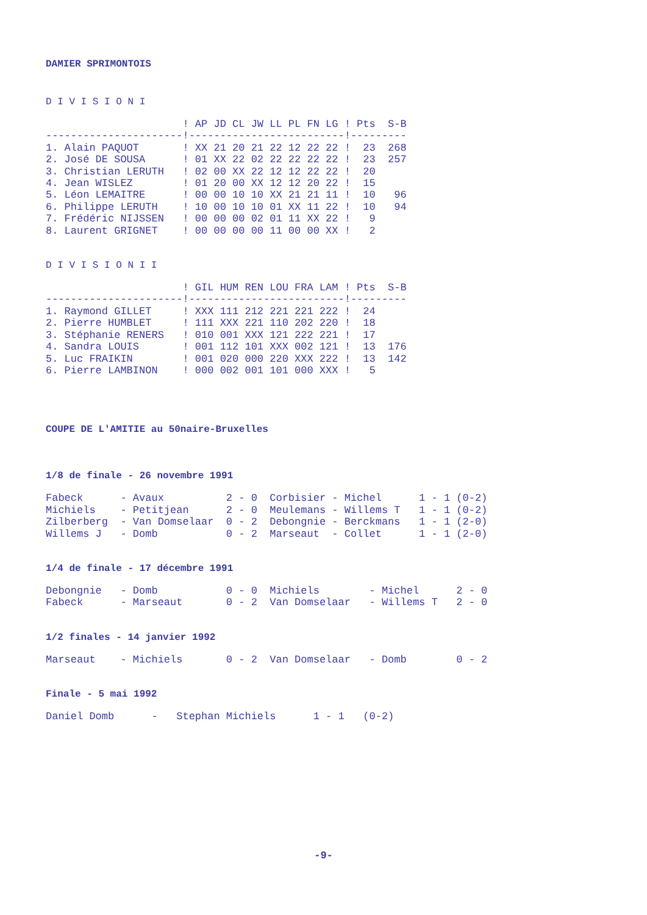DAMIER SPRIMONTOIS
D I V I S I O N I
| | ! AP JD CL JW LL PL FN LG | ! Pts S-B |
| --- | --- | --- |
| ---------------------- | !------------------------- | !--------- |
| 1. Alain PAQUOT | ! XX 21 20 21 22 12 22 22 | ! 23 268 |
| 2. José DE SOUSA | ! 01 XX 22 02 22 22 22 22 | ! 23 257 |
| 3. Christian LERUTH | ! 02 00 XX 22 12 12 22 22 | ! 20 |
| 4. Jean WISLEZ | ! 01 20 00 XX 12 12 20 22 | ! 15 |
| 5. Léon LEMAITRE | ! 00 00 10 10 XX 21 21 11 | ! 10 96 |
| 6. Philippe LERUTH | ! 10 00 10 10 01 XX 11 22 | ! 10 94 |
| 7. Frédéric NIJSSEN | ! 00 00 00 02 01 11 XX 22 | ! 9 |
| 8. Laurent GRIGNET | ! 00 00 00 00 11 00 00 XX | ! 2 |
D I V I S I O N I I
| | ! GIL HUM REN LOU FRA LAM | ! Pts S-B |
| --- | --- | --- |
| ---------------------- | !------------------------- | !--------- |
| 1. Raymond GILLET | ! XXX 111 212 221 221 222 | ! 24 |
| 2. Pierre HUMBLET | ! 111 XXX 221 110 202 220 | ! 18 |
| 3. Stéphanie RENERS | ! 010 001 XXX 121 222 221 | ! 17 |
| 4. Sandra LOUIS | ! 001 112 101 XXX 002 121 | ! 13 176 |
| 5. Luc FRAIKIN | ! 001 020 000 220 XXX 222 | ! 13 142 |
| 6. Pierre LAMBINON | ! 000 002 001 101 000 XXX | ! 5 |
COUPE DE L'AMITIE au 50naire-Bruxelles
1/8 de finale - 26 novembre 1991
| Fabeck - Avaux 2 - 0 | Corbisier - Michel 1 - 1 (0-2) |
| Michiels - Petitjean 2 - 0 | Meulemans - Willems T 1 - 1 (0-2) |
| Zilberberg - Van Domselaar 0 - 2 | Debongnie - Berckmans 1 - 1 (2-0) |
| Willems J - Domb 0 - 2 | Marseaut - Collet 1 - 1 (2-0) |
1/4 de finale - 17 décembre 1991
| Debongnie - Domb 0 - 0 | Michiels - Michel 2 - 0 |
| Fabeck - Marseaut 0 - 2 | Van Domselaar - Willems T 2 - 0 |
1/2 finales - 14 janvier 1992
| Marseaut - Michiels 0 - 2 | Van Domselaar - Domb 0 - 2 |
Finale - 5 mai 1992
| Daniel Domb - Stephan Michiels 1 - 1 (0-2) |
-9-